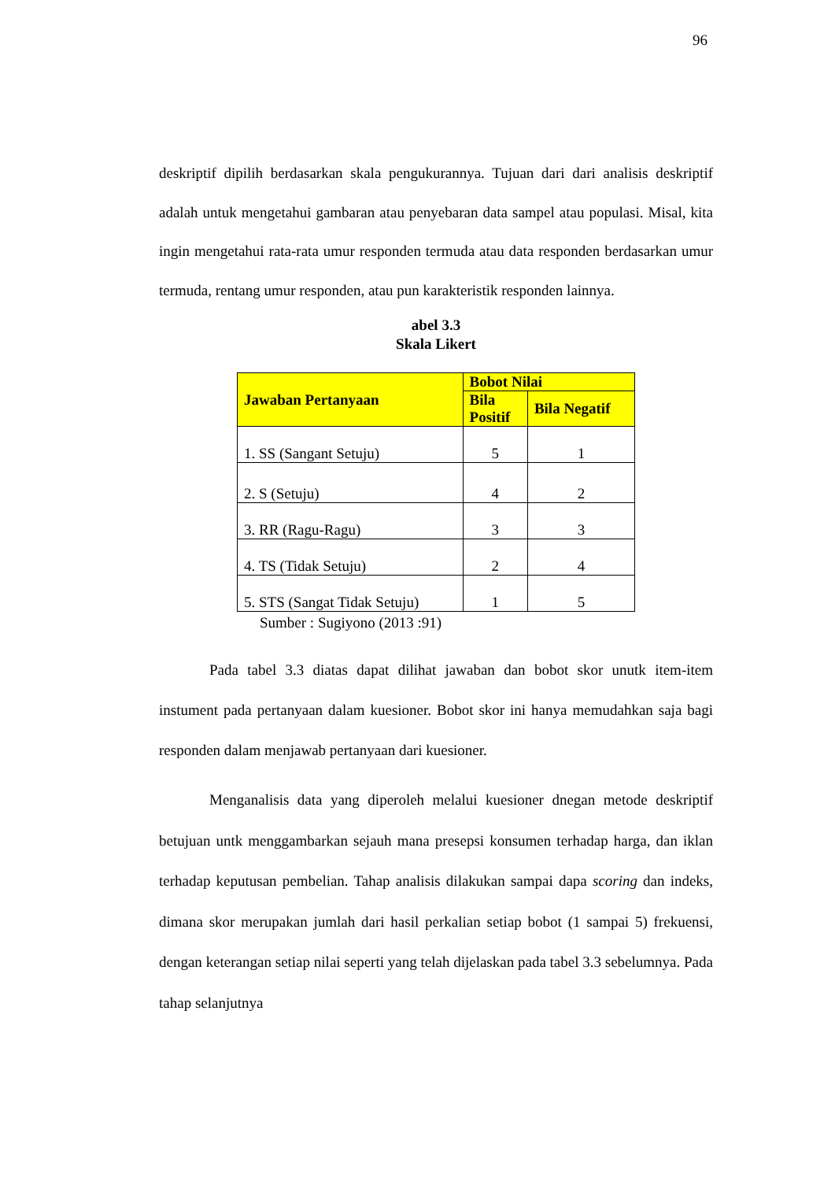96
deskriptif dipilih berdasarkan skala pengukurannya. Tujuan dari dari analisis deskriptif adalah untuk mengetahui gambaran atau penyebaran data sampel atau populasi. Misal, kita ingin mengetahui rata-rata umur responden termuda atau data responden berdasarkan umur termuda, rentang umur responden, atau pun karakteristik responden lainnya.
abel 3.3
Skala Likert
| Jawaban Pertanyaan | Bobot Nilai | |
| --- | --- | --- |
| | Bila Positif | Bila Negatif |
| 1. SS (Sangant Setuju) | 5 | 1 |
| 2. S (Setuju) | 4 | 2 |
| 3. RR (Ragu-Ragu) | 3 | 3 |
| 4. TS (Tidak Setuju) | 2 | 4 |
| 5. STS (Sangat Tidak Setuju) | 1 | 5 |
Sumber : Sugiyono (2013 :91)
Pada tabel 3.3 diatas dapat dilihat jawaban dan bobot skor unutk item-item instument pada pertanyaan dalam kuesioner. Bobot skor ini hanya memudahkan saja bagi responden dalam menjawab pertanyaan dari kuesioner.
Menganalisis data yang diperoleh melalui kuesioner dnegan metode deskriptif betujuan untk menggambarkan sejauh mana presepsi konsumen terhadap harga, dan iklan terhadap keputusan pembelian. Tahap analisis dilakukan sampai dapa scoring dan indeks, dimana skor merupakan jumlah dari hasil perkalian setiap bobot (1 sampai 5) frekuensi, dengan keterangan setiap nilai seperti yang telah dijelaskan pada tabel 3.3 sebelumnya. Pada tahap selanjutnya